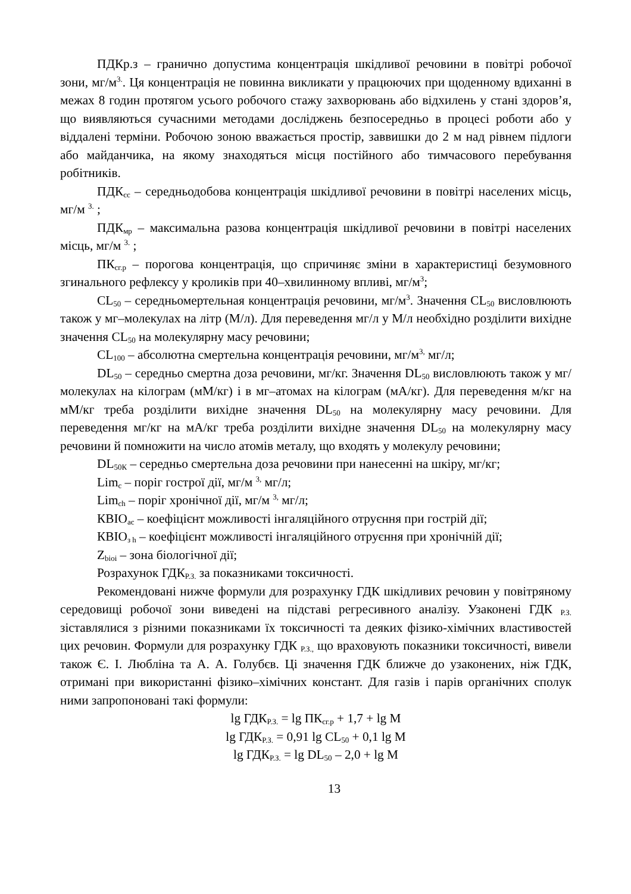ПДКр.з – гранично допустима концентрація шкідливої речовини в повітрі робочої зони, мг/м<sup>3.</sup>. Ця концентрація не повинна викликати у працюючих при щоденному вдиханні в межах 8 годин протягом усього робочого стажу захворювань або відхилень у стані здоров’я, що виявляються сучасними методами досліджень безпосередньо в процесі роботи або у віддалені терміни. Робочою зоною вважається простір, заввишки до 2 м над рівнем підлоги або майданчика, на якому знаходяться місця постійного або тимчасового перебування робітників.
ПДК<sub>сс</sub> – середньодобова концентрація шкідливої речовини в повітрі населених місць, мг/м <sup>3.</sup> ;
ПДК<sub>мр</sub> – максимальна разова концентрація шкідливої речовини в повітрі населених місць, мг/м <sup>3.</sup> ;
ПК<sub>сг.р</sub> – порогова концентрація, що спричиняє зміни в характеристиці безумовного згинального рефлексу у кроликів при 40–хвилинному впливі, мг/м<sup>3</sup>;
CL<sub>50</sub> – середньомертельная концентрація речовини, мг/м<sup>3</sup>. Значення CL<sub>50</sub> висловлюють також у мг–молекулах на літр (М/л). Для переведення мг/л у М/л необхідно розділити вихідне значення CL<sub>50</sub> на молекулярну масу речовини;
CL<sub>100</sub> – абсолютна смертельна концентрація речовини, мг/м<sup>3,</sup> мг/л;
DL<sub>50</sub> – середньо смертна доза речовини, мг/кг. Значення DL<sub>50</sub> висловлюють також у мг/молекулах на кілограм (мМ/кг) і в мг–атомах на кілограм (мА/кг). Для переведення м/кг на мМ/кг треба розділити вихідне значення DL<sub>50</sub> на молекулярну масу речовини. Для переведення мг/кг на мА/кг треба розділити вихідне значення DL<sub>50</sub> на молекулярну масу речовини й помножити на число атомів металу, що входять у молекулу речовини;
DL<sub>50К</sub> – середньо смертельна доза речовини при нанесенні на шкіру, мг/кг;
Lim<sub>c</sub> – поріг гострої дії, мг/м <sup>3,</sup> мг/л;
Lim<sub>ch</sub> – поріг хронічної дії, мг/м <sup>3,</sup> мг/л;
КВІО<sub>ac</sub> – коефіцієнт можливості інгаляційного отруєння при гострій дії;
КВІО<sub>з h</sub> – коефіцієнт можливості інгаляційного отруєння при хронічній дії;
Z<sub>bioi</sub> – зона біологічної дії;
Розрахунок ГДК<sub>Р.З.</sub> за показниками токсичності.
Рекомендовані нижче формули для розрахунку ГДК шкідливих речовин у повітряному середовищі робочої зони виведені на підставі регресивного аналізу. Узаконені ГДК <sub>Р.З.</sub> зіставлялися з різними показниками їх токсичності та деяких фізико-хімічних властивостей цих речовин. Формули для розрахунку ГДК <sub>Р.З.,</sub> що враховують показники токсичності, вивели також Є. І. Любліна та А. А. Голубєв. Ці значення ГДК ближче до узаконених, ніж ГДК, отримані при використанні фізико–хімічних констант. Для газів і парів органічних сполук ними запропоновані такі формули:
lg ГДК<sub>Р.З.</sub> = lg ПК<sub>сг.р</sub> + 1,7 + lg M
lg ГДК<sub>Р.З.</sub> = 0,91 lg CL<sub>50</sub> + 0,1 lg M
lg ГДК<sub>Р.З.</sub> = lg DL<sub>50</sub> – 2,0 + lg M
13